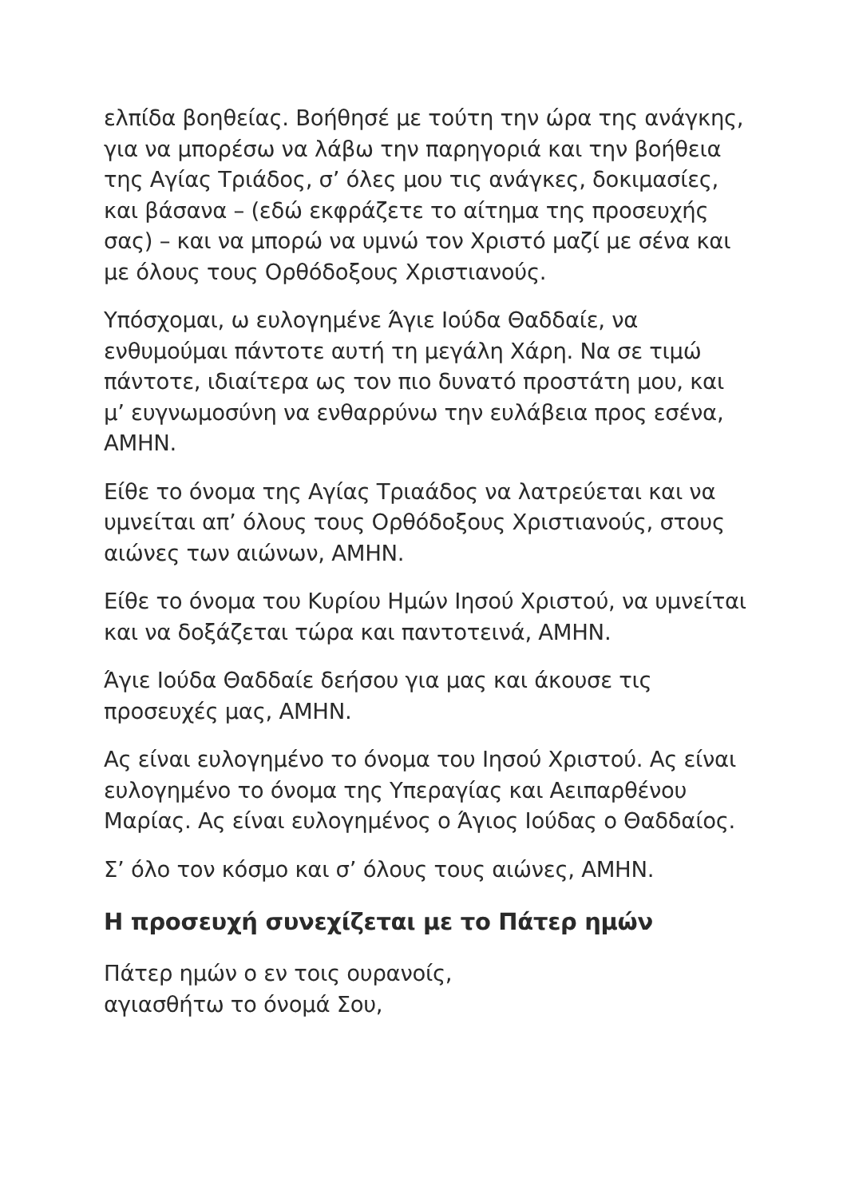ελπίδα βοηθείας. Βοήθησέ με τούτη την ώρα της ανάγκης, για να μπορέσω να λάβω την παρηγοριά και την βοήθεια της Αγίας Τριάδος, σ’ όλες μου τις ανάγκες, δοκιμασίες, και βάσανα – (εδώ εκφράζετε το αίτημα της προσευχής σας) – και να μπορώ να υμνώ τον Χριστό μαζί με σένα και με όλους τους Ορθόδοξους Χριστιανούς.
Υπόσχομαι, ω ευλογημένε Άγιε Ιούδα Θαδδαίε, να ενθυμούμαι πάντοτε αυτή τη μεγάλη Χάρη. Να σε τιμώ πάντοτε, ιδιαίτερα ως τον πιο δυνατό προστάτη μου, και μ’ ευγνωμοσύνη να ενθαρρύνω την ευλάβεια προς εσένα, ΑΜΗΝ.
Είθε το όνομα της Αγίας Τριαάδος να λατρεύεται και να υμνείται απ’ όλους τους Ορθόδοξους Χριστιανούς, στους αιώνες των αιώνων, ΑΜΗΝ.
Είθε το όνομα του Κυρίου Ημών Ιησού Χριστού, να υμνείται και να δοξάζεται τώρα και παντοτεινά, ΑΜΗΝ.
Άγιε Ιούδα Θαδδαίε δεήσου για μας και άκουσε τις προσευχές μας, ΑΜΗΝ.
Ας είναι ευλογημένο το όνομα του Ιησού Χριστού. Ας είναι ευλογημένο το όνομα της Υπεραγίας και Αειπαρθένου Μαρίας. Ας είναι ευλογημένος ο Άγιος Ιούδας ο Θαδδαίος.
Σ’ όλο τον κόσμο και σ’ όλους τους αιώνες, ΑΜΗΝ.
Η προσευχή συνεχίζεται με το Πάτερ ημών
Πάτερ ημών ο εν τοις ουρανοίς,
αγιασθήτω το όνομά Σου,